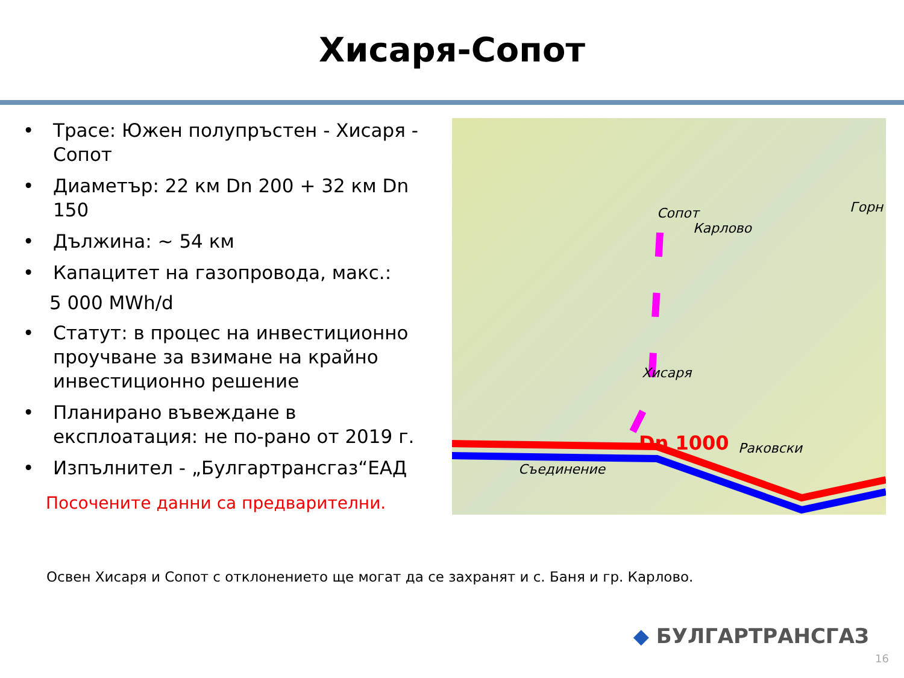Хисаря-Сопот
• Трасе: Южен полупръстен - Хисаря - Сопот
• Диаметър: 22 км Dn 200 + 32 км Dn 150
• Дължина: ~ 54 км
• Капацитет на газопровода, макс.:
5 000 MWh/d
• Статут: в процес на инвестиционно проучване за взимане на крайно инвестиционно решение
• Планирано въвеждане в експлоатация: не по-рано от 2019 г.
• Изпълнител - „Булгартрансгаз“ЕАД
Посочените данни са предварителни.
Сопот
Карлово
Горн
Хисаря
Dn 1000
Раковски
Съединение
Освен Хисаря и Сопот с отклонението ще могат да се захранят и с. Баня и гр. Карлово.
◆ БУЛГАРТРАНСГАЗ
16